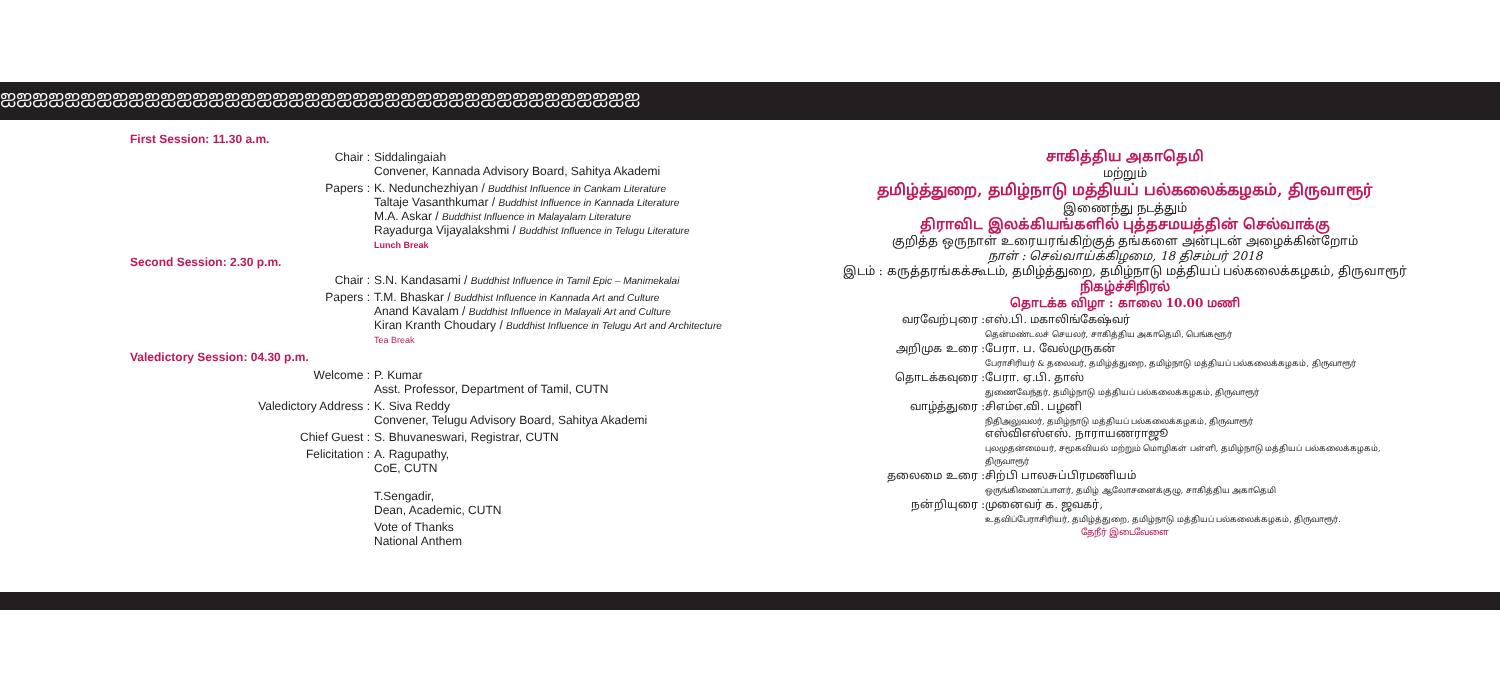ஐஐஐஐஐஐஐஐஐஐஐஐஐஐஐஐஐஐஐஐஐஐஐஐஐஐஐஐஐஐஐஐஐஐஐஐஐஐஐஐ
First Session: 11.30 a.m.
Chair : Siddalingaiah
Convener, Kannada Advisory Board, Sahitya Akademi
Papers : K. Nedunchezhiyan / Buddhist Influence in Cankam Literature
Taltaje Vasanthkumar / Buddhist Influence in Kannada Literature
M.A. Askar / Buddhist Influence in Malayalam Literature
Rayadurga Vijayalakshmi / Buddhist Influence in Telugu Literature
Lunch Break
Second Session: 2.30 p.m.
Chair : S.N. Kandasami / Buddhist Influence in Tamil Epic – Manimekalai
Papers : T.M. Bhaskar / Buddhist Influence in Kannada Art and Culture
Anand Kavalam / Buddhist Influence in Malayali Art and Culture
Kiran Kranth Choudary / Buddhist Influence in Telugu Art and Architecture
Tea Break
Valedictory Session: 04.30 p.m.
Welcome : P. Kumar
Asst. Professor, Department of Tamil, CUTN
Valedictory Address : K. Siva Reddy
Convener, Telugu Advisory Board, Sahitya Akademi
Chief Guest : S. Bhuvaneswari, Registrar, CUTN
Felicitation : A. Ragupathy,
CoE, CUTN
T.Sengadir,
Dean, Academic, CUTN
Vote of Thanks
National Anthem
சாகித்திய அகாதெமி
மற்றும்
தமிழ்த்துறை, தமிழ்நாடு மத்தியப் பல்கலைக்கழகம், திருவாரூர்
இணைந்து நடத்தும்
திராவிட இலக்கியங்களில் புத்தசமயத்தின் செல்வாக்கு
குறித்த ஒருநாள் உரையரங்கிற்குத் தங்களை அன்புடன் அழைக்கின்றோம்
நாள் : செவ்வாய்க்கிழமை, 18 திசம்பர் 2018
இடம் : கருத்தரங்கக்கூடம், தமிழ்த்துறை, தமிழ்நாடு மத்தியப் பல்கலைக்கழகம், திருவாரூர்
நிகழ்ச்சிநிரல்
தொடக்க விழா : காலை 10.00 மணி
வரவேற்புரை : எஸ்.பி. மகாலிங்கேஷ்வர்
தென்மண்டலச் செயலர், சாகித்திய அகாதெமி, பெங்களூர்
அறிமுக உரை : பேரா. ப. வேல்முருகன்
பேராசிரியர் & தலைவர், தமிழ்த்துறை, தமிழ்நாடு மத்தியப் பல்கலைக்கழகம், திருவாரூர்
தொடக்கவுரை : பேரா. ஏ.பி. தாஸ்
துணைவேந்தர், தமிழ்நாடு மத்தியப் பல்கலைக்கழகம், திருவாரூர்
வாழ்த்துரை : சிஎம்எ.வி. பழனி
நிதிஅலுவலர், தமிழ்நாடு மத்தியப் பல்கலைக்கழகம், திருவாரூர்
எஸ்விஎஸ்எஸ். நாராயணராஜூ
புலமுதன்மையர், சமூகவியல் மற்றும் மொழிகள் பள்ளி, தமிழ்நாடு மத்தியப் பல்கலைக்கழகம், திருவாரூர்
தலைமை உரை : சிற்பி பாலசுப்பிரமணியம்
ஒருங்கிணைப்பாளர், தமிழ் ஆலோசனைக்குழு, சாகித்திய அகாதெமி
நன்றியுரை : முனைவர் க. ஜவகர்,
உதவிப்பேராசிரியர், தமிழ்த்துறை, தமிழ்நாடு மத்தியப் பல்கலைக்கழகம், திருவாரூர்.
தேநீர் இடைவேளை